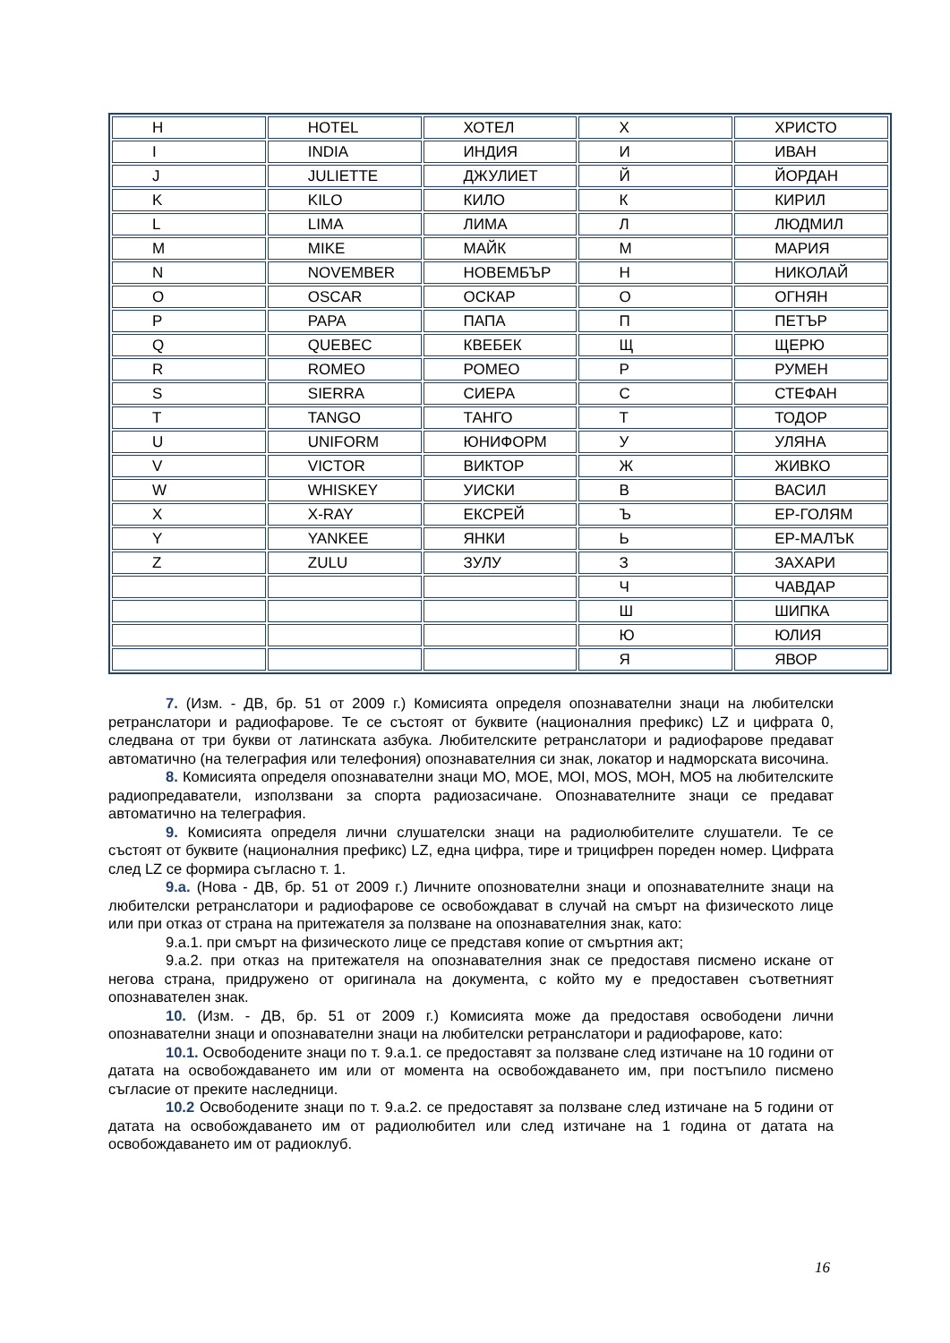| H | HOTEL | ХОТЕЛ | Х | ХРИСТО |
| I | INDIA | ИНДИЯ | И | ИВАН |
| J | JULIETTE | ДЖУЛИЕТ | Й | ЙОРДАН |
| K | KILO | КИЛО | К | КИРИЛ |
| L | LIMA | ЛИМА | Л | ЛЮДМИЛ |
| M | MIKE | МАЙК | М | МАРИЯ |
| N | NOVEMBER | НОВЕМБЪР | Н | НИКОЛАЙ |
| O | OSCAR | ОСКАР | О | ОГНЯН |
| P | PAPA | ПАПА | П | ПЕТЪР |
| Q | QUEBEC | КВЕБЕК | Щ | ЩЕРЮ |
| R | ROMEO | РОМЕО | Р | РУМЕН |
| S | SIERRA | СИЕРА | С | СТЕФАН |
| T | TANGO | ТАНГО | Т | ТОДОР |
| U | UNIFORM | ЮНИФОРМ | У | УЛЯНА |
| V | VICTOR | ВИКТОР | Ж | ЖИВКО |
| W | WHISKEY | УИСКИ | В | ВАСИЛ |
| X | X-RAY | ЕКСРЕЙ | Ъ | ЕР-ГОЛЯМ |
| Y | YANKEE | ЯНКИ | Ь | ЕР-МАЛЪК |
| Z | ZULU | ЗУЛУ | З | ЗАХАРИ |
| | | | Ч | ЧАВДАР |
| | | | Ш | ШИПКА |
| | | | Ю | ЮЛИЯ |
| | | | Я | ЯВОР |
7. (Изм. - ДВ, бр. 51 от 2009 г.) Комисията определя опознавателни знаци на любителски ретранслатори и радиофарове. Те се състоят от буквите (националния префикс) LZ и цифрата 0, следвана от три букви от латинската азбука. Любителските ретранслатори и радиофарове предават автоматично (на телеграфия или телефония) опознавателния си знак, локатор и надморската височина.
8. Комисията определя опознавателни знаци MO, MOE, MOI, MOS, MOH, MO5 на любителските радиопредаватели, използвани за спорта радиозасичане. Опознавателните знаци се предават автоматично на телеграфия.
9. Комисията определя лични слушателски знаци на радиолюбителите слушатели. Те се състоят от буквите (националния префикс) LZ, една цифра, тире и трицифрен пореден номер. Цифрата след LZ се формира съгласно т. 1.
9.а. (Нова - ДВ, бр. 51 от 2009 г.) Личните опознователни знаци и опознавателните знаци на любителски ретранслатори и радиофарове се освобождават в случай на смърт на физическото лице или при отказ от страна на притежателя за ползване на опознавателния знак, като:
9.а.1. при смърт на физическото лице се представя копие от смъртния акт;
9.а.2. при отказ на притежателя на опознавателния знак се предоставя писмено искане от негова страна, придружено от оригинала на документа, с който му е предоставен съответният опознавателен знак.
10. (Изм. - ДВ, бр. 51 от 2009 г.) Комисията може да предоставя освободени лични опознавателни знаци и опознавателни знаци на любителски ретранслатори и радиофарове, като:
10.1. Освободените знаци по т. 9.а.1. се предоставят за ползване след изтичане на 10 години от датата на освобождаването им или от момента на освобождаването им, при постъпило писмено съгласие от преките наследници.
10.2 Освободените знаци по т. 9.а.2. се предоставят за ползване след изтичане на 5 години от датата на освобождаването им от радиолюбител или след изтичане на 1 година от датата на освобождаването им от радиоклуб.
16